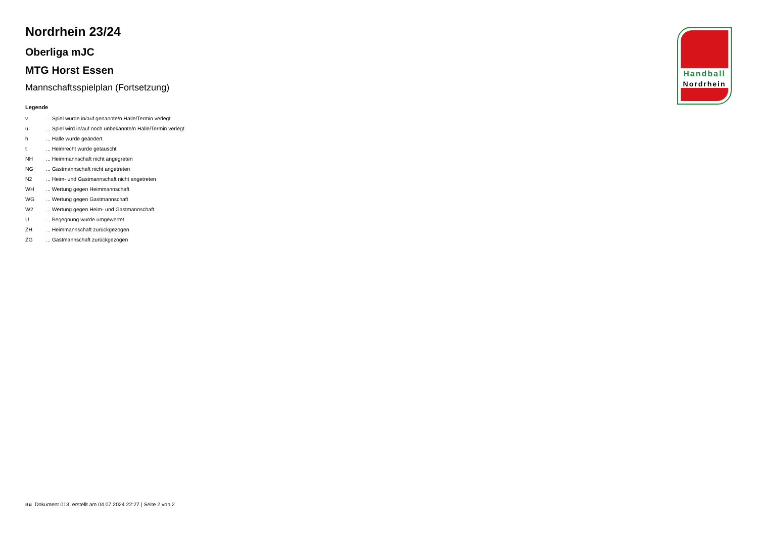Nordrhein 23/24
Oberliga mJC
MTG Horst Essen
Mannschaftsspielplan (Fortsetzung)
Legende
| v | ... Spiel wurde in/auf genannte/n Halle/Termin verlegt |
| u | ... Spiel wird in/auf noch unbekannte/n Halle/Termin verlegt |
| h | ... Halle wurde geändert |
| t | ... Heimrecht wurde getauscht |
| NH | ... Heimmannschaft nicht angegreten |
| NG | ... Gastmannschaft nicht angetreten |
| N2 | ... Heim- und Gastmannschaft nicht angetreten |
| WH | ... Wertung gegen Heimmannschaft |
| WG | ... Wertung gegen Gastmannschaft |
| W2 | ... Wertung gegen Heim- und Gastmannschaft |
| U | ... Begegnung wurde umgewertet |
| ZH | ... Heimmannschaft zurückgezogen |
| ZG | ... Gastmannschaft zurückgezogen |
Handball
Nordrhein
nu .Dokument 013, erstellt am 04.07.2024 22:27 | Seite 2 von 2